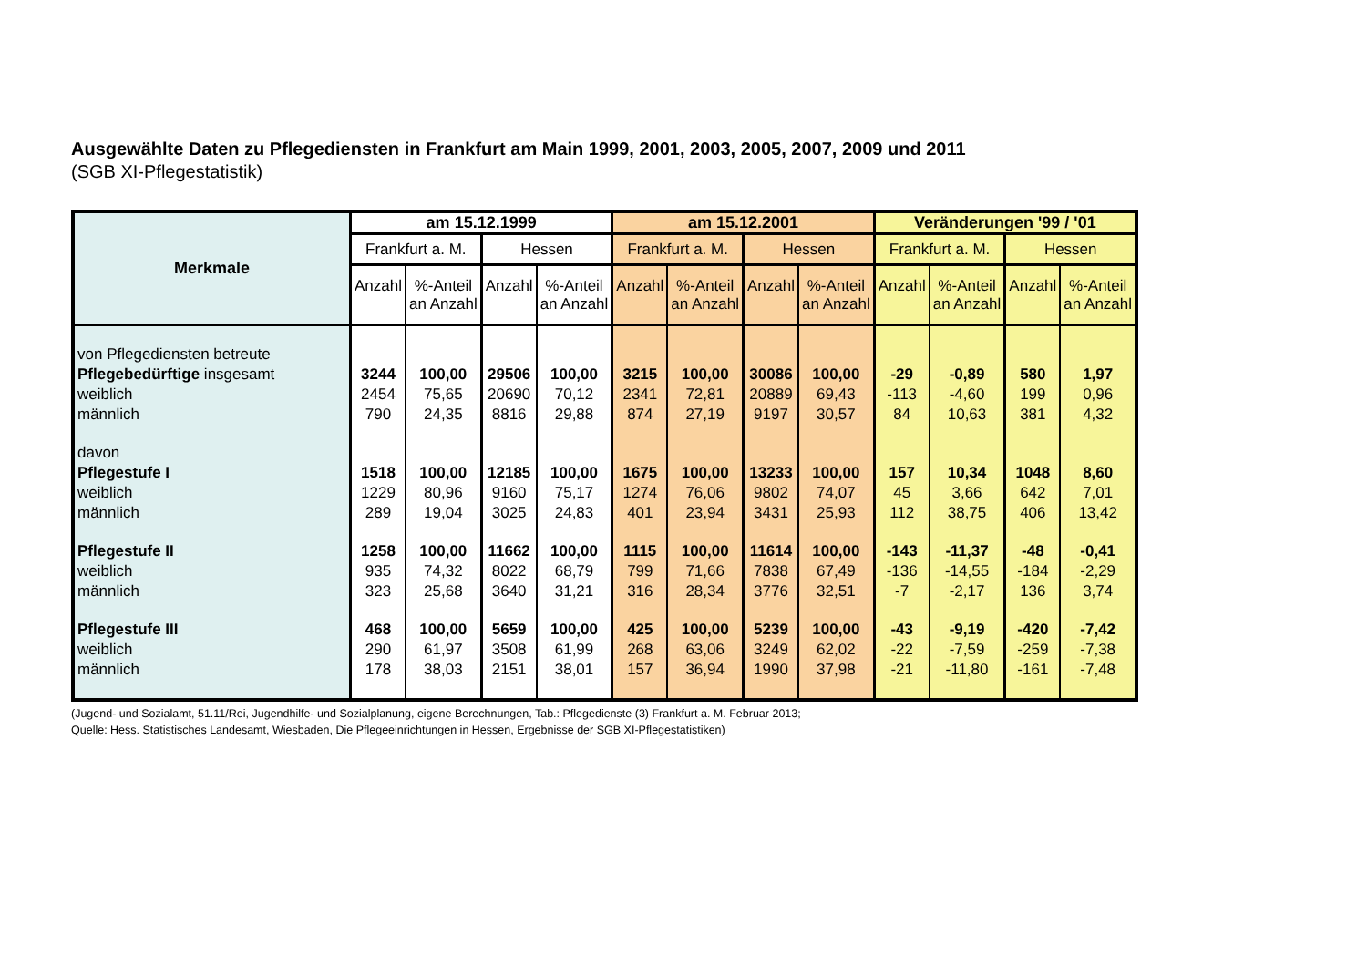Ausgewählte Daten zu Pflegediensten in Frankfurt am Main 1999, 2001, 2003, 2005, 2007, 2009 und 2011
(SGB XI-Pflegestatistik)
| Merkmale | am 15.12.1999 | | | | am 15.12.2001 | | | | Veränderungen '99 / '01 | | | |
| --- | --- | --- | --- | --- | --- | --- | --- | --- | --- | --- | --- | --- |
| | Frankfurt a. M. | | Hessen | | Frankfurt a. M. | | Hessen | | Frankfurt a. M. | | Hessen | |
| | Anzahl | %-Anteil an Anzahl | Anzahl | %-Anteil an Anzahl | Anzahl | %-Anteil an Anzahl | Anzahl | %-Anteil an Anzahl | Anzahl | %-Anteil an Anzahl | Anzahl | %-Anteil an Anzahl |
| von Pflegediensten betreute | | | | | | | | | | | | |
| Pflegebedürftige insgesamt | 3244 | 100,00 | 29506 | 100,00 | 3215 | 100,00 | 30086 | 100,00 | -29 | -0,89 | 580 | 1,97 |
| weiblich | 2454 | 75,65 | 20690 | 70,12 | 2341 | 72,81 | 20889 | 69,43 | -113 | -4,60 | 199 | 0,96 |
| männlich | 790 | 24,35 | 8816 | 29,88 | 874 | 27,19 | 9197 | 30,57 | 84 | 10,63 | 381 | 4,32 |
| davon | | | | | | | | | | | | |
| Pflegestufe I | 1518 | 100,00 | 12185 | 100,00 | 1675 | 100,00 | 13233 | 100,00 | 157 | 10,34 | 1048 | 8,60 |
| weiblich | 1229 | 80,96 | 9160 | 75,17 | 1274 | 76,06 | 9802 | 74,07 | 45 | 3,66 | 642 | 7,01 |
| männlich | 289 | 19,04 | 3025 | 24,83 | 401 | 23,94 | 3431 | 25,93 | 112 | 38,75 | 406 | 13,42 |
| Pflegestufe II | 1258 | 100,00 | 11662 | 100,00 | 1115 | 100,00 | 11614 | 100,00 | -143 | -11,37 | -48 | -0,41 |
| weiblich | 935 | 74,32 | 8022 | 68,79 | 799 | 71,66 | 7838 | 67,49 | -136 | -14,55 | -184 | -2,29 |
| männlich | 323 | 25,68 | 3640 | 31,21 | 316 | 28,34 | 3776 | 32,51 | -7 | -2,17 | 136 | 3,74 |
| Pflegestufe III | 468 | 100,00 | 5659 | 100,00 | 425 | 100,00 | 5239 | 100,00 | -43 | -9,19 | -420 | -7,42 |
| weiblich | 290 | 61,97 | 3508 | 61,99 | 268 | 63,06 | 3249 | 62,02 | -22 | -7,59 | -259 | -7,38 |
| männlich | 178 | 38,03 | 2151 | 38,01 | 157 | 36,94 | 1990 | 37,98 | -21 | -11,80 | -161 | -7,48 |
(Jugend- und Sozialamt, 51.11/Rei, Jugendhilfe- und Sozialplanung, eigene Berechnungen, Tab.: Pflegedienste (3) Frankfurt a. M. Februar 2013;
Quelle: Hess. Statistisches Landesamt, Wiesbaden, Die Pflegeeinrichtungen in Hessen, Ergebnisse der SGB XI-Pflegestatistiken)